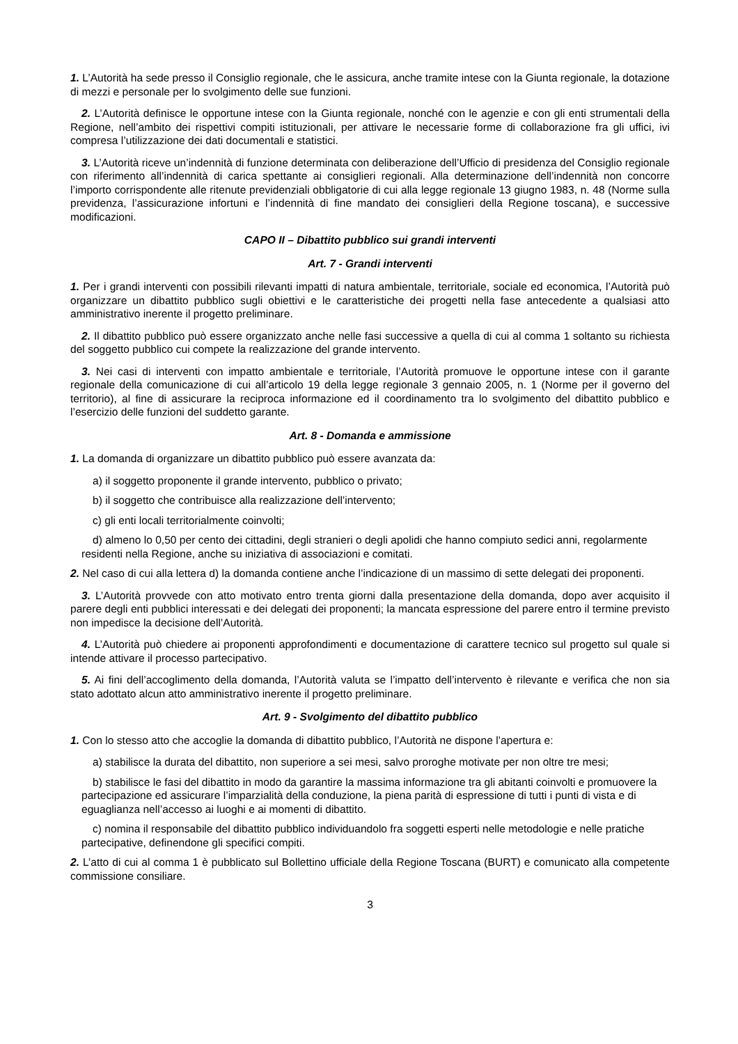1. L’Autorità ha sede presso il Consiglio regionale, che le assicura, anche tramite intese con la Giunta regionale, la dotazione di mezzi e personale per lo svolgimento delle sue funzioni.
2. L’Autorità definisce le opportune intese con la Giunta regionale, nonché con le agenzie e con gli enti strumentali della Regione, nell’ambito dei rispettivi compiti istituzionali, per attivare le necessarie forme di collaborazione fra gli uffici, ivi compresa l’utilizzazione dei dati documentali e statistici.
3. L’Autorità riceve un’indennità di funzione determinata con deliberazione dell’Ufficio di presidenza del Consiglio regionale con riferimento all’indennità di carica spettante ai consiglieri regionali. Alla determinazione dell’indennità non concorre l’importo corrispondente alle ritenute previdenziali obbligatorie di cui alla legge regionale 13 giugno 1983, n. 48 (Norme sulla previdenza, l’assicurazione infortuni e l’indennità di fine mandato dei consiglieri della Regione toscana), e successive modificazioni.
CAPO II – Dibattito pubblico sui grandi interventi
Art. 7 - Grandi interventi
1. Per i grandi interventi con possibili rilevanti impatti di natura ambientale, territoriale, sociale ed economica, l’Autorità può organizzare un dibattito pubblico sugli obiettivi e le caratteristiche dei progetti nella fase antecedente a qualsiasi atto amministrativo inerente il progetto preliminare.
2. Il dibattito pubblico può essere organizzato anche nelle fasi successive a quella di cui al comma 1 soltanto su richiesta del soggetto pubblico cui compete la realizzazione del grande intervento.
3. Nei casi di interventi con impatto ambientale e territoriale, l’Autorità promuove le opportune intese con il garante regionale della comunicazione di cui all’articolo 19 della legge regionale 3 gennaio 2005, n. 1 (Norme per il governo del territorio), al fine di assicurare la reciproca informazione ed il coordinamento tra lo svolgimento del dibattito pubblico e l’esercizio delle funzioni del suddetto garante.
Art. 8 - Domanda e ammissione
1. La domanda di organizzare un dibattito pubblico può essere avanzata da:
a) il soggetto proponente il grande intervento, pubblico o privato;
b) il soggetto che contribuisce alla realizzazione dell’intervento;
c) gli enti locali territorialmente coinvolti;
d) almeno lo 0,50 per cento dei cittadini, degli stranieri o degli apolidi che hanno compiuto sedici anni, regolarmente residenti nella Regione, anche su iniziativa di associazioni e comitati.
2. Nel caso di cui alla lettera d) la domanda contiene anche l’indicazione di un massimo di sette delegati dei proponenti.
3. L’Autorità provvede con atto motivato entro trenta giorni dalla presentazione della domanda, dopo aver acquisito il parere degli enti pubblici interessati e dei delegati dei proponenti; la mancata espressione del parere entro il termine previsto non impedisce la decisione dell’Autorità.
4. L’Autorità può chiedere ai proponenti approfondimenti e documentazione di carattere tecnico sul progetto sul quale si intende attivare il processo partecipativo.
5. Ai fini dell’accoglimento della domanda, l’Autorità valuta se l’impatto dell’intervento è rilevante e verifica che non sia stato adottato alcun atto amministrativo inerente il progetto preliminare.
Art. 9 - Svolgimento del dibattito pubblico
1. Con lo stesso atto che accoglie la domanda di dibattito pubblico, l’Autorità ne dispone l’apertura e:
a) stabilisce la durata del dibattito, non superiore a sei mesi, salvo proroghe motivate per non oltre tre mesi;
b) stabilisce le fasi del dibattito in modo da garantire la massima informazione tra gli abitanti coinvolti e promuovere la partecipazione ed assicurare l’imparzialità della conduzione, la piena parità di espressione di tutti i punti di vista e di eguaglianza nell’accesso ai luoghi e ai momenti di dibattito.
c) nomina il responsabile del dibattito pubblico individuandolo fra soggetti esperti nelle metodologie e nelle pratiche partecipative, definendone gli specifici compiti.
2. L’atto di cui al comma 1 è pubblicato sul Bollettino ufficiale della Regione Toscana (BURT) e comunicato alla competente commissione consiliare.
3